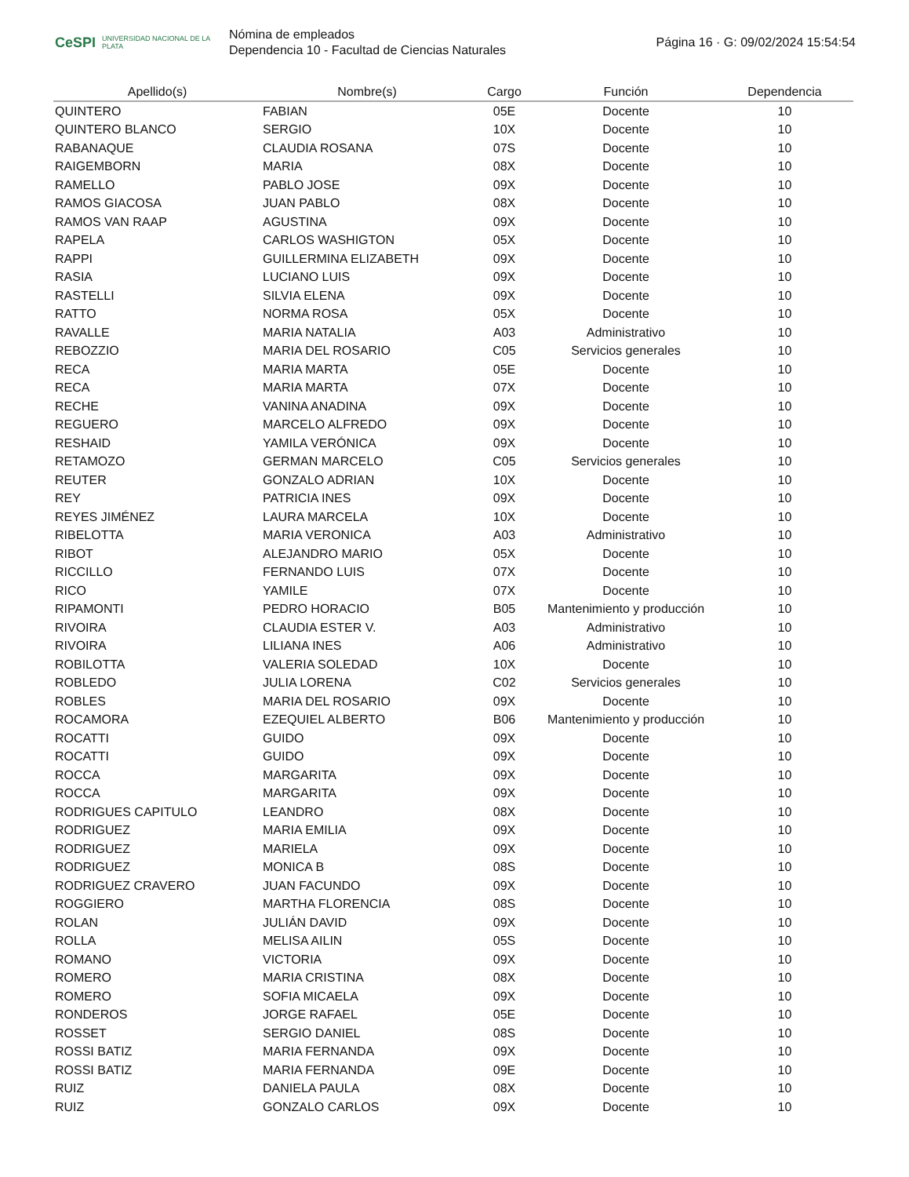CeSPI UNIVERSIDAD NACIONAL DE LA PLATA
Nómina de empleados
Dependencia 10 - Facultad de Ciencias Naturales
Página 16 · G: 09/02/2024 15:54:54
| Apellido(s) | Nombre(s) | Cargo | Función | Dependencia |
| --- | --- | --- | --- | --- |
| QUINTERO | FABIAN | 05E | Docente | 10 |
| QUINTERO BLANCO | SERGIO | 10X | Docente | 10 |
| RABANAQUE | CLAUDIA ROSANA | 07S | Docente | 10 |
| RAIGEMBORN | MARIA | 08X | Docente | 10 |
| RAMELLO | PABLO JOSE | 09X | Docente | 10 |
| RAMOS GIACOSA | JUAN PABLO | 08X | Docente | 10 |
| RAMOS VAN RAAP | AGUSTINA | 09X | Docente | 10 |
| RAPELA | CARLOS WASHIGTON | 05X | Docente | 10 |
| RAPPI | GUILLERMINA ELIZABETH | 09X | Docente | 10 |
| RASIA | LUCIANO LUIS | 09X | Docente | 10 |
| RASTELLI | SILVIA ELENA | 09X | Docente | 10 |
| RATTO | NORMA ROSA | 05X | Docente | 10 |
| RAVALLE | MARIA NATALIA | A03 | Administrativo | 10 |
| REBOZZIO | MARIA DEL ROSARIO | C05 | Servicios generales | 10 |
| RECA | MARIA MARTA | 05E | Docente | 10 |
| RECA | MARIA MARTA | 07X | Docente | 10 |
| RECHE | VANINA ANADINA | 09X | Docente | 10 |
| REGUERO | MARCELO ALFREDO | 09X | Docente | 10 |
| RESHAID | YAMILA VERÓNICA | 09X | Docente | 10 |
| RETAMOZO | GERMAN MARCELO | C05 | Servicios generales | 10 |
| REUTER | GONZALO ADRIAN | 10X | Docente | 10 |
| REY | PATRICIA INES | 09X | Docente | 10 |
| REYES JIMÉNEZ | LAURA MARCELA | 10X | Docente | 10 |
| RIBELOTTA | MARIA VERONICA | A03 | Administrativo | 10 |
| RIBOT | ALEJANDRO MARIO | 05X | Docente | 10 |
| RICCILLO | FERNANDO LUIS | 07X | Docente | 10 |
| RICO | YAMILE | 07X | Docente | 10 |
| RIPAMONTI | PEDRO HORACIO | B05 | Mantenimiento y producción | 10 |
| RIVOIRA | CLAUDIA ESTER V. | A03 | Administrativo | 10 |
| RIVOIRA | LILIANA INES | A06 | Administrativo | 10 |
| ROBILOTTA | VALERIA SOLEDAD | 10X | Docente | 10 |
| ROBLEDO | JULIA LORENA | C02 | Servicios generales | 10 |
| ROBLES | MARIA DEL ROSARIO | 09X | Docente | 10 |
| ROCAMORA | EZEQUIEL ALBERTO | B06 | Mantenimiento y producción | 10 |
| ROCATTI | GUIDO | 09X | Docente | 10 |
| ROCATTI | GUIDO | 09X | Docente | 10 |
| ROCCA | MARGARITA | 09X | Docente | 10 |
| ROCCA | MARGARITA | 09X | Docente | 10 |
| RODRIGUES CAPITULO | LEANDRO | 08X | Docente | 10 |
| RODRIGUEZ | MARIA EMILIA | 09X | Docente | 10 |
| RODRIGUEZ | MARIELA | 09X | Docente | 10 |
| RODRIGUEZ | MONICA B | 08S | Docente | 10 |
| RODRIGUEZ CRAVERO | JUAN FACUNDO | 09X | Docente | 10 |
| ROGGIERO | MARTHA FLORENCIA | 08S | Docente | 10 |
| ROLAN | JULIÁN DAVID | 09X | Docente | 10 |
| ROLLA | MELISA AILIN | 05S | Docente | 10 |
| ROMANO | VICTORIA | 09X | Docente | 10 |
| ROMERO | MARIA CRISTINA | 08X | Docente | 10 |
| ROMERO | SOFIA MICAELA | 09X | Docente | 10 |
| RONDEROS | JORGE RAFAEL | 05E | Docente | 10 |
| ROSSET | SERGIO DANIEL | 08S | Docente | 10 |
| ROSSI BATIZ | MARIA FERNANDA | 09X | Docente | 10 |
| ROSSI BATIZ | MARIA FERNANDA | 09E | Docente | 10 |
| RUIZ | DANIELA PAULA | 08X | Docente | 10 |
| RUIZ | GONZALO CARLOS | 09X | Docente | 10 |